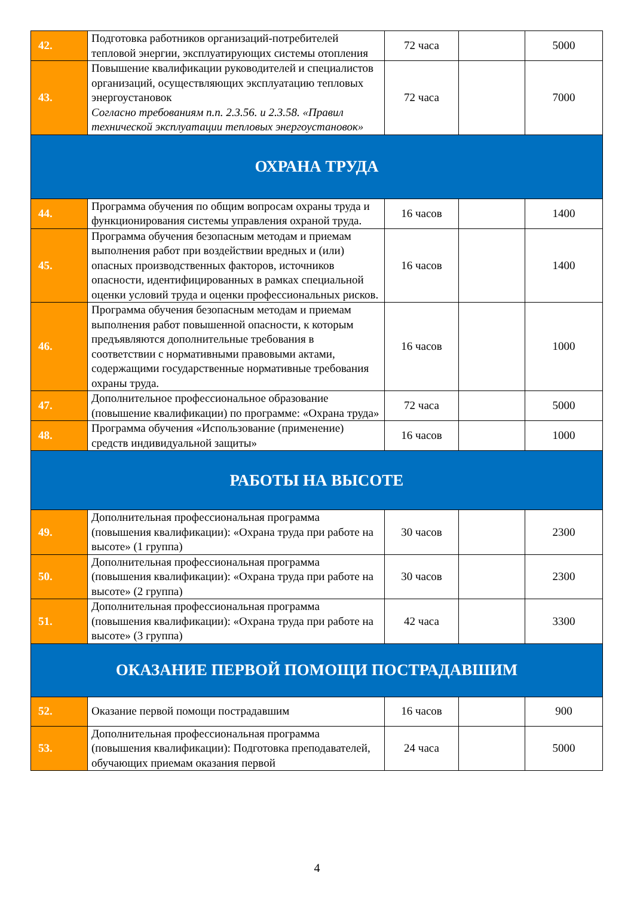| 42. | Подготовка работников организаций-потребителей тепловой энергии, эксплуатирующих системы отопления | 72 часа | | 5000 |
| 43. | Повышение квалификации руководителей и специалистов организаций, осуществляющих эксплуатацию тепловых энергоустановок Согласно требованиям п.п. 2.3.56. и 2.3.58. «Правил технической эксплуатации тепловых энергоустановок» | 72 часа | | 7000 |
| ОХРАНА ТРУДА | | | | |
| 44. | Программа обучения по общим вопросам охраны труда и функционирования системы управления охраной труда. | 16 часов | | 1400 |
| 45. | Программа обучения безопасным методам и приемам выполнения работ при воздействии вредных и (или) опасных производственных факторов, источников опасности, идентифицированных в рамках специальной оценки условий труда и оценки профессиональных рисков. | 16 часов | | 1400 |
| 46. | Программа обучения безопасным методам и приемам выполнения работ повышенной опасности, к которым предъявляются дополнительные требования в соответствии с нормативными правовыми актами, содержащими государственные нормативные требования охраны труда. | 16 часов | | 1000 |
| 47. | Дополнительное профессиональное образование (повышение квалификации) по программе: «Охрана труда» | 72 часа | | 5000 |
| 48. | Программа обучения «Использование (применение) средств индивидуальной защиты» | 16 часов | | 1000 |
| РАБОТЫ НА ВЫСОТЕ | | | | |
| 49. | Дополнительная профессиональная программа (повышения квалификации): «Охрана труда при работе на высоте» (1 группа) | 30 часов | | 2300 |
| 50. | Дополнительная профессиональная программа (повышения квалификации): «Охрана труда при работе на высоте» (2 группа) | 30 часов | | 2300 |
| 51. | Дополнительная профессиональная программа (повышения квалификации): «Охрана труда при работе на высоте» (3 группа) | 42 часа | | 3300 |
| ОКАЗАНИЕ ПЕРВОЙ ПОМОЩИ ПОСТРАДАВШИМ | | | | |
| 52. | Оказание первой помощи пострадавшим | 16 часов | | 900 |
| 53. | Дополнительная профессиональная программа (повышения квалификации): Подготовка преподавателей, обучающих приемам оказания первой | 24 часа | | 5000 |
4